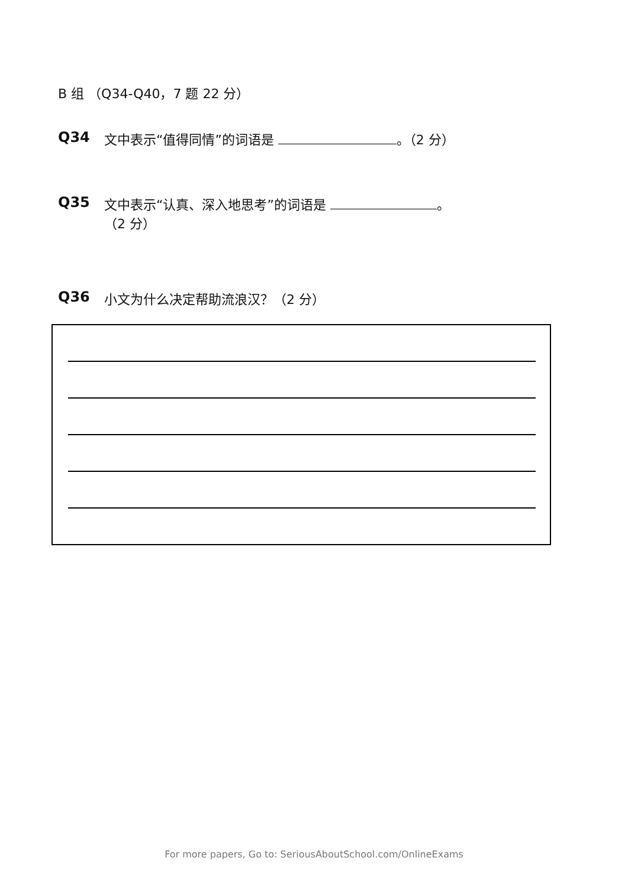B 组 （Q34-Q40，7 题 22 分）
Q34 文中表示“值得同情”的词语是 。（2 分）
Q35 文中表示“认真、深入地思考”的词语是 。
（2 分）
Q36 小文为什么决定帮助流浪汉？（2 分）
For more papers, Go to: SeriousAboutSchool.com/OnlineExams